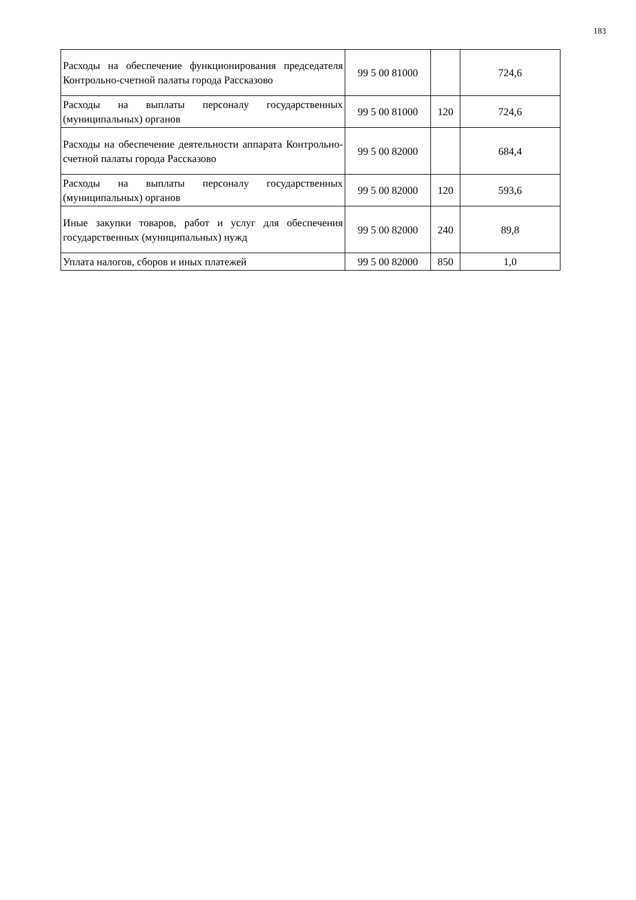183
| Расходы на обеспечение функционирования председателя Контрольно-счетной палаты города Рассказово | 99 5 00 81000 | | 724,6 |
| Расходы на выплаты персоналу государственных (муниципальных) органов | 99 5 00 81000 | 120 | 724,6 |
| Расходы на обеспечение деятельности аппарата Контрольно-счетной палаты города Рассказово | 99 5 00 82000 | | 684,4 |
| Расходы на выплаты персоналу государственных (муниципальных) органов | 99 5 00 82000 | 120 | 593,6 |
| Иные закупки товаров, работ и услуг для обеспечения государственных (муниципальных) нужд | 99 5 00 82000 | 240 | 89,8 |
| Уплата налогов, сборов и иных платежей | 99 5 00 82000 | 850 | 1,0 |